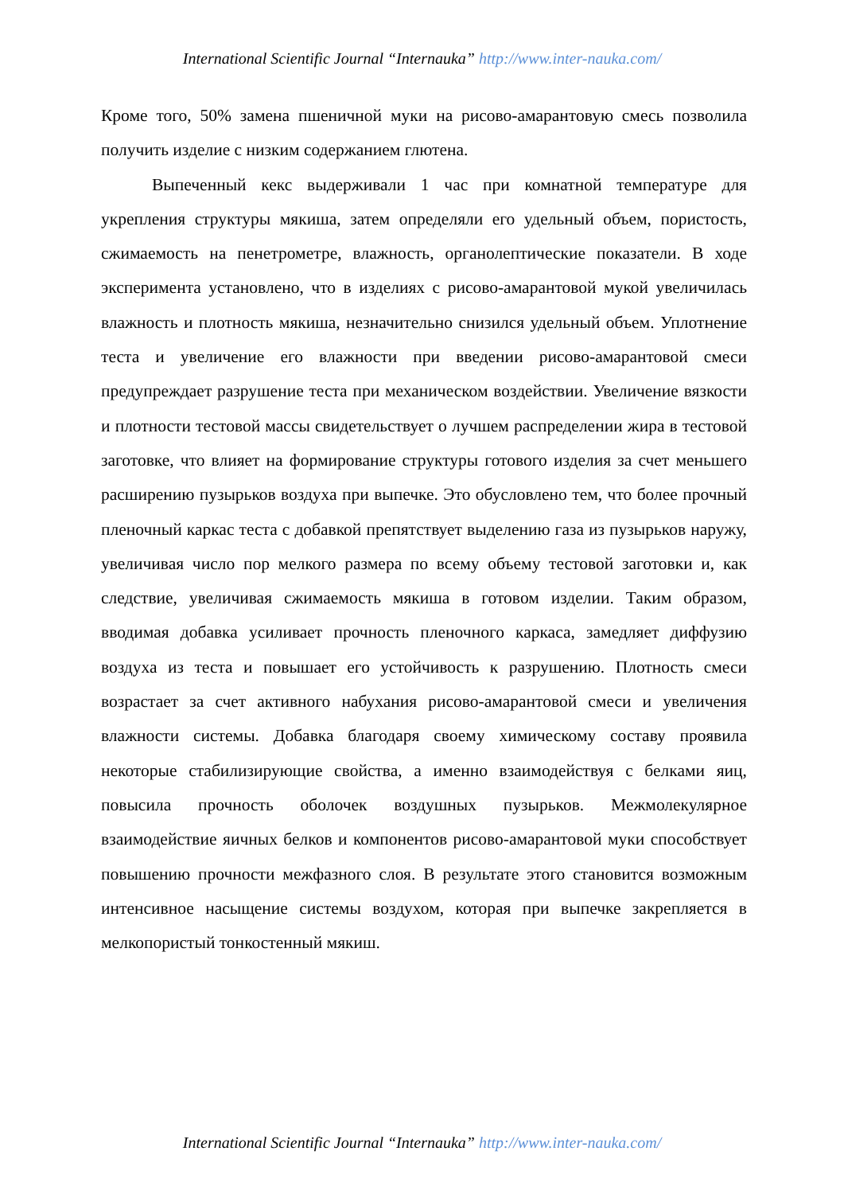International Scientific Journal “Internauka” http://www.inter-nauka.com/
Кроме того, 50% замена пшеничной муки на рисово-амарантовую смесь позволила получить изделие с низким содержанием глютена.
Выпеченный кекс выдерживали 1 час при комнатной температуре для укрепления структуры мякиша, затем определяли его удельный объем, пористость, сжимаемость на пенетрометре, влажность, органолептические показатели. В ходе эксперимента установлено, что в изделиях с рисово-амарантовой мукой увеличилась влажность и плотность мякиша, незначительно снизился удельный объем. Уплотнение теста и увеличение его влажности при введении рисово-амарантовой смеси предупреждает разрушение теста при механическом воздействии. Увеличение вязкости и плотности тестовой массы свидетельствует о лучшем распределении жира в тестовой заготовке, что влияет на формирование структуры готового изделия за счет меньшего расширению пузырьков воздуха при выпечке. Это обусловлено тем, что более прочный пленочный каркас теста с добавкой препятствует выделению газа из пузырьков наружу, увеличивая число пор мелкого размера по всему объему тестовой заготовки и, как следствие, увеличивая сжимаемость мякиша в готовом изделии. Таким образом, вводимая добавка усиливает прочность пленочного каркаса, замедляет диффузию воздуха из теста и повышает его устойчивость к разрушению. Плотность смеси возрастает за счет активного набухания рисово-амарантовой смеси и увеличения влажности системы. Добавка благодаря своему химическому составу проявила некоторые стабилизирующие свойства, а именно взаимодействуя с белками яиц, повысила прочность оболочек воздушных пузырьков. Межмолекулярное взаимодействие яичных белков и компонентов рисово-амарантовой муки способствует повышению прочности межфазного слоя. В результате этого становится возможным интенсивное насыщение системы воздухом, которая при выпечке закрепляется в мелкопористый тонкостенный мякиш.
International Scientific Journal “Internauka” http://www.inter-nauka.com/